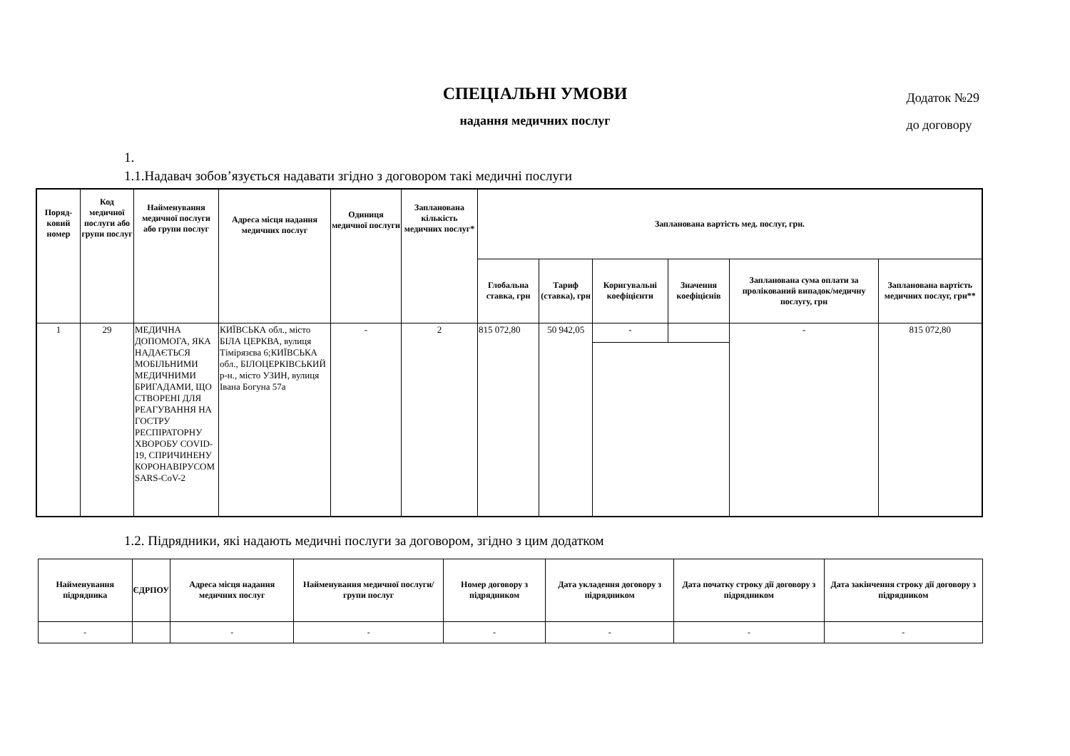Додаток №29
до договору
СПЕЦІАЛЬНІ УМОВИ
надання медичних послуг
1.
1.1.Надавач зобов’язується надавати згідно з договором такі медичні послуги
| Поряд-ковий номер | Код медичної послуги або групи послуг | Найменування медичної послуги або групи послуг | Адреса місця надання медичних послуг | Одиниця медичної послуги | Запланована кількість медичних послуг* | Запланована вартість мед. послуг, грн. | | | | | |
| --- | --- | --- | --- | --- | --- | --- | --- | --- | --- | --- | --- |
| | | | | | | Глобальна ставка, грн | Тариф (ставка), грн | Коригувальні коефіцієнти | Значення коефіцієнів | Запланована сума оплати за пролікований випадок/медичну послугу, грн | Запланована вартість медичних послуг, грн** |
| 1 | 29 | МЕДИЧНА ДОПОМОГА, ЯКА НАДАЄТЬСЯ МОБІЛЬНИМИ МЕДИЧНИМИ БРИГАДАМИ, ЩО СТВОРЕНІ ДЛЯ РЕАГУВАННЯ НА ГОСТРУ РЕСПІРАТОРНУ ХВОРОБУ COVID-19, СПРИЧИНЕНУ КОРОНАВІРУСОМ SARS-CoV-2 | КИЇВСЬКА обл., місто БІЛА ЦЕРКВА, вулиця Тімірязєва 6;КИЇВСЬКА обл., БІЛОЦЕРКІВСЬКИЙ р-н., місто УЗИН, вулиця Івана Богуна 57а | - | 2 | 815 072,80 | 50 942,05 | - | | - | 815 072,80 |
1.2. Підрядники, які надають медичні послуги за договором, згідно з цим додатком
| Найменування підрядника | ЄДРПОУ | Адреса місця надання медичних послуг | Найменування медичної послуги/групи послуг | Номер договору з підрядником | Дата укладення договору з підрядником | Дата початку строку дії договору з підрядником | Дата закінчення строку дії договору з підрядником |
| --- | --- | --- | --- | --- | --- | --- | --- |
| - | | - | - | - | - | - | - |